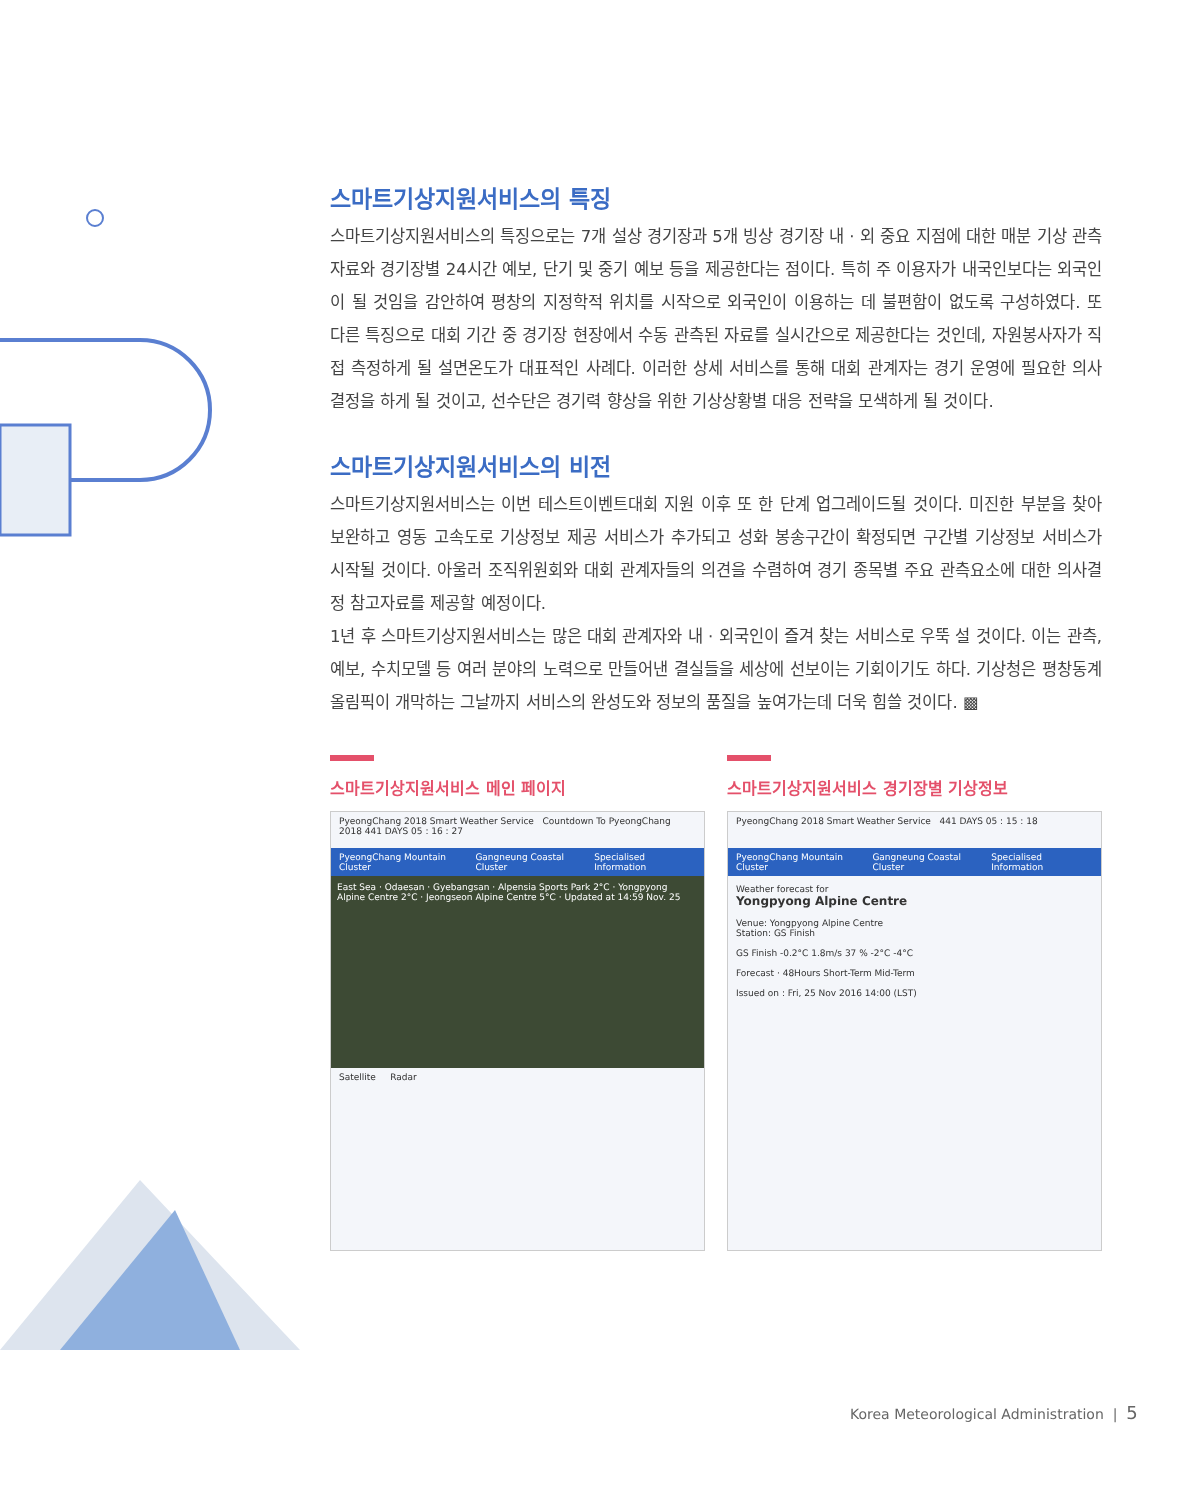스마트기상지원서비스의 특징
스마트기상지원서비스의 특징으로는 7개 설상 경기장과 5개 빙상 경기장 내 · 외 중요 지점에 대한 매분 기상 관측자료와 경기장별 24시간 예보, 단기 및 중기 예보 등을 제공한다는 점이다. 특히 주 이용자가 내국인보다는 외국인이 될 것임을 감안하여 평창의 지정학적 위치를 시작으로 외국인이 이용하는 데 불편함이 없도록 구성하였다. 또 다른 특징으로 대회 기간 중 경기장 현장에서 수동 관측된 자료를 실시간으로 제공한다는 것인데, 자원봉사자가 직접 측정하게 될 설면온도가 대표적인 사례다. 이러한 상세 서비스를 통해 대회 관계자는 경기 운영에 필요한 의사결정을 하게 될 것이고, 선수단은 경기력 향상을 위한 기상상황별 대응 전략을 모색하게 될 것이다.
스마트기상지원서비스의 비전
스마트기상지원서비스는 이번 테스트이벤트대회 지원 이후 또 한 단계 업그레이드될 것이다. 미진한 부분을 찾아 보완하고 영동 고속도로 기상정보 제공 서비스가 추가되고 성화 봉송구간이 확정되면 구간별 기상정보 서비스가 시작될 것이다. 아울러 조직위원회와 대회 관계자들의 의견을 수렴하여 경기 종목별 주요 관측요소에 대한 의사결정 참고자료를 제공할 예정이다.
1년 후 스마트기상지원서비스는 많은 대회 관계자와 내 · 외국인이 즐겨 찾는 서비스로 우뚝 설 것이다. 이는 관측, 예보, 수치모델 등 여러 분야의 노력으로 만들어낸 결실들을 세상에 선보이는 기회이기도 하다. 기상청은 평창동계올림픽이 개막하는 그날까지 서비스의 완성도와 정보의 품질을 높여가는데 더욱 힘쓸 것이다. ▩
스마트기상지원서비스 메인 페이지
PyeongChang 2018 Smart Weather Service Countdown To PyeongChang 2018 441 DAYS 05 : 16 : 27
PyeongChang Mountain Cluster Gangneung Coastal Cluster Specialised Information
East Sea · Odaesan · Gyebangsan · Alpensia Sports Park 2°C · Yongpyong Alpine Centre 2°C · Jeongseon Alpine Centre 5°C · Updated at 14:59 Nov. 25
Satellite Radar
스마트기상지원서비스 경기장별 기상정보
PyeongChang 2018 Smart Weather Service 441 DAYS 05 : 15 : 18
PyeongChang Mountain Cluster Gangneung Coastal Cluster Specialised Information
Weather forecast for
Yongpyong Alpine Centre
Venue: Yongpyong Alpine Centre
Station: GS Finish
GS Finish -0.2°C 1.8m/s 37 % -2°C -4°C
Forecast · 48Hours Short-Term Mid-Term
Issued on : Fri, 25 Nov 2016 14:00 (LST)
Korea Meteorological Administration | 5